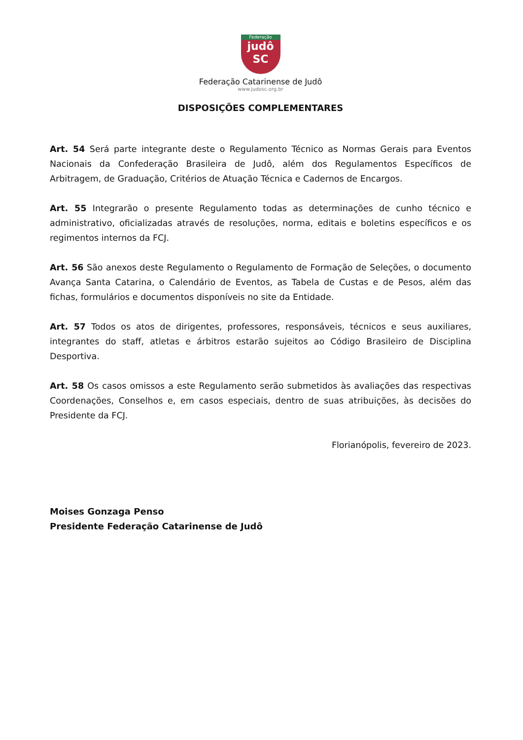Federação
judô
SC
Federação Catarinense de Judô
www.judosc.org.br
DISPOSIÇÕES COMPLEMENTARES
Art. 54 Será parte integrante deste o Regulamento Técnico as Normas Gerais para Eventos Nacionais da Confederação Brasileira de Judô, além dos Regulamentos Específicos de Arbitragem, de Graduação, Critérios de Atuação Técnica e Cadernos de Encargos.
Art. 55 Integrarão o presente Regulamento todas as determinações de cunho técnico e administrativo, oficializadas através de resoluções, norma, editais e boletins específicos e os regimentos internos da FCJ.
Art. 56 São anexos deste Regulamento o Regulamento de Formação de Seleções, o documento Avança Santa Catarina, o Calendário de Eventos, as Tabela de Custas e de Pesos, além das fichas, formulários e documentos disponíveis no site da Entidade.
Art. 57 Todos os atos de dirigentes, professores, responsáveis, técnicos e seus auxiliares, integrantes do staff, atletas e árbitros estarão sujeitos ao Código Brasileiro de Disciplina Desportiva.
Art. 58 Os casos omissos a este Regulamento serão submetidos às avaliações das respectivas Coordenações, Conselhos e, em casos especiais, dentro de suas atribuições, às decisões do Presidente da FCJ.
Florianópolis, fevereiro de 2023.
Moises Gonzaga Penso
Presidente Federação Catarinense de Judô